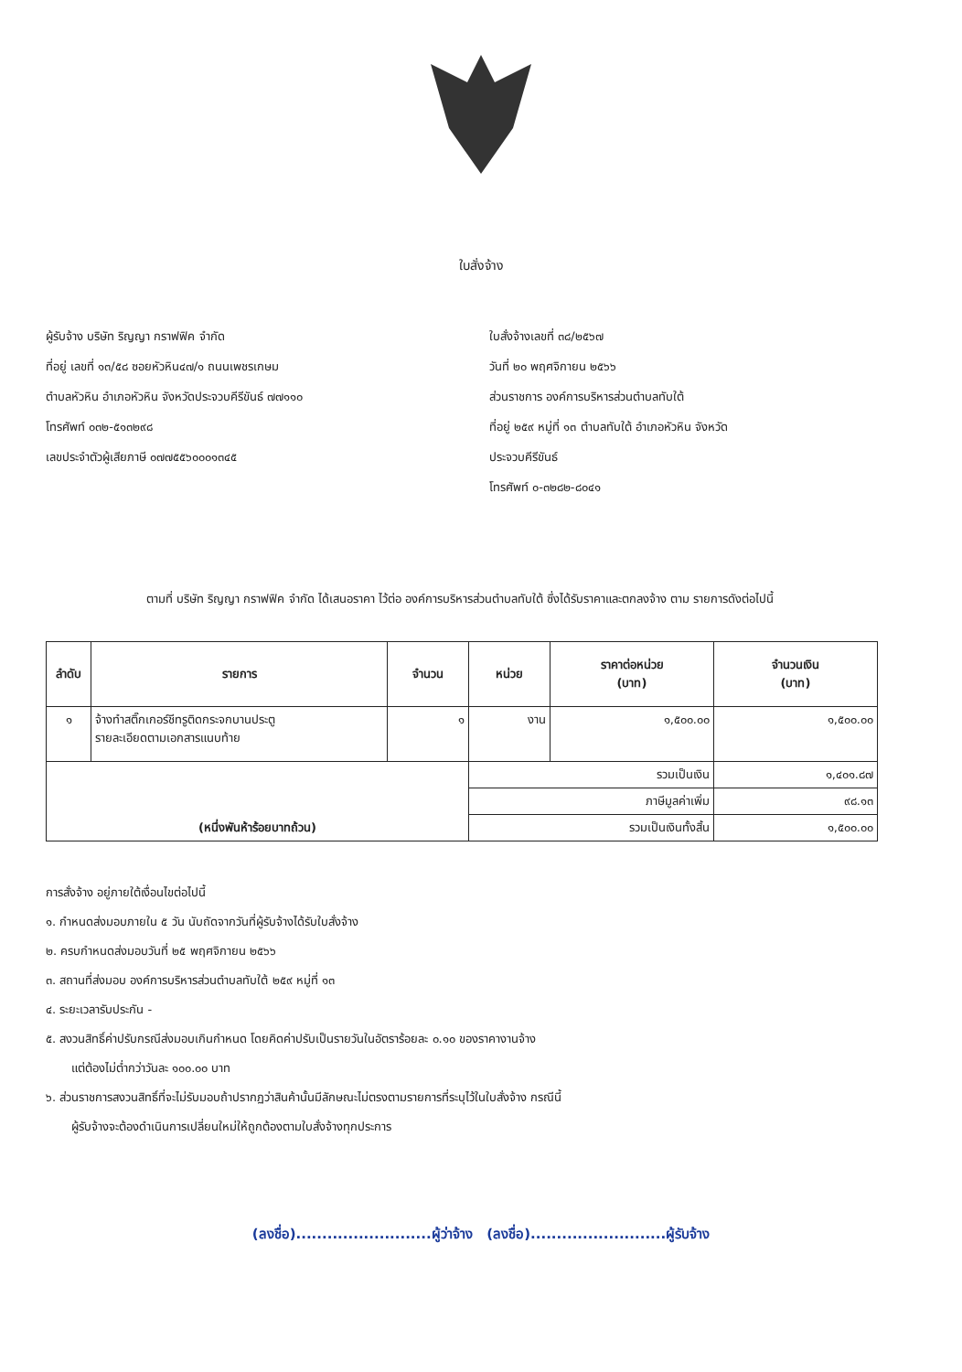ใบสั่งจ้าง
ผู้รับจ้าง บริษัท ริญญา กราฟฟิค จำกัด
ที่อยู่ เลขที่ ๑๓/๕๘ ซอยหัวหิน๔๗/๑ ถนนเพชรเกษม
ตำบลหัวหิน อำเภอหัวหิน จังหวัดประจวบคีรีขันธ์ ๗๗๑๑๐
โทรศัพท์ ๐๓๒-๕๑๓๒๙๘
เลขประจำตัวผู้เสียภาษี ๐๗๗๕๕๖๐๐๐๑๓๔๕
ใบสั่งจ้างเลขที่ ๓๘/๒๕๖๗
วันที่ ๒๐ พฤศจิกายน ๒๕๖๖
ส่วนราชการ องค์การบริหารส่วนตำบลทับใต้
ที่อยู่ ๒๕๙ หมู่ที่ ๑๓ ตำบลทับใต้ อำเภอหัวหิน จังหวัด
ประจวบคีรีขันธ์
โทรศัพท์ ๐-๓๒๘๒-๘๐๔๑
ตามที่ บริษัท ริญญา กราฟฟิค จำกัด ได้เสนอราคา ไว้ต่อ องค์การบริหารส่วนตำบลทับใต้ ซึ่งได้รับราคาและตกลงจ้าง ตาม รายการดังต่อไปนี้
| ลำดับ | รายการ | จำนวน | หน่วย | ราคาต่อหน่วย (บาท) | จำนวนเงิน (บาท) |
| --- | --- | --- | --- | --- | --- |
| ๑ | จ้างทำสติ๊กเกอร์ชีทรูติดกระจกบานประตู รายละเอียดตามเอกสารแนบท้าย | ๑ | งาน | ๑,๕๐๐.๐๐ | ๑,๕๐๐.๐๐ |
| (หนึ่งพันห้าร้อยบาทถ้วน) | | | รวมเป็นเงิน | | ๑,๔๐๑.๘๗ |
| | | | ภาษีมูลค่าเพิ่ม | | ๙๘.๑๓ |
| | | | รวมเป็นเงินทั้งสิ้น | | ๑,๕๐๐.๐๐ |
การสั่งจ้าง อยู่ภายใต้เงื่อนไขต่อไปนี้
๑. กำหนดส่งมอบภายใน ๕ วัน นับถัดจากวันที่ผู้รับจ้างได้รับใบสั่งจ้าง
๒. ครบกำหนดส่งมอบวันที่ ๒๕ พฤศจิกายน ๒๕๖๖
๓. สถานที่ส่งมอบ องค์การบริหารส่วนตำบลทับใต้ ๒๕๙ หมู่ที่ ๑๓
๔. ระยะเวลารับประกัน -
๕. สงวนสิทธิ์ค่าปรับกรณีส่งมอบเกินกำหนด โดยคิดค่าปรับเป็นรายวันในอัตราร้อยละ ๐.๑๐ ของราคางานจ้าง
แต่ต้องไม่ต่ำกว่าวันละ ๑๐๐.๐๐ บาท
๖. ส่วนราชการสงวนสิทธิ์ที่จะไม่รับมอบถ้าปรากฏว่าสินค้านั้นมีลักษณะไม่ตรงตามรายการที่ระบุไว้ในใบสั่งจ้าง กรณีนี้
ผู้รับจ้างจะต้องดำเนินการเปลี่ยนใหม่ให้ถูกต้องตามใบสั่งจ้างทุกประการ
(ลงชื่อ)..........................ผู้ว่าจ้าง (ลงชื่อ)..........................ผู้รับจ้าง